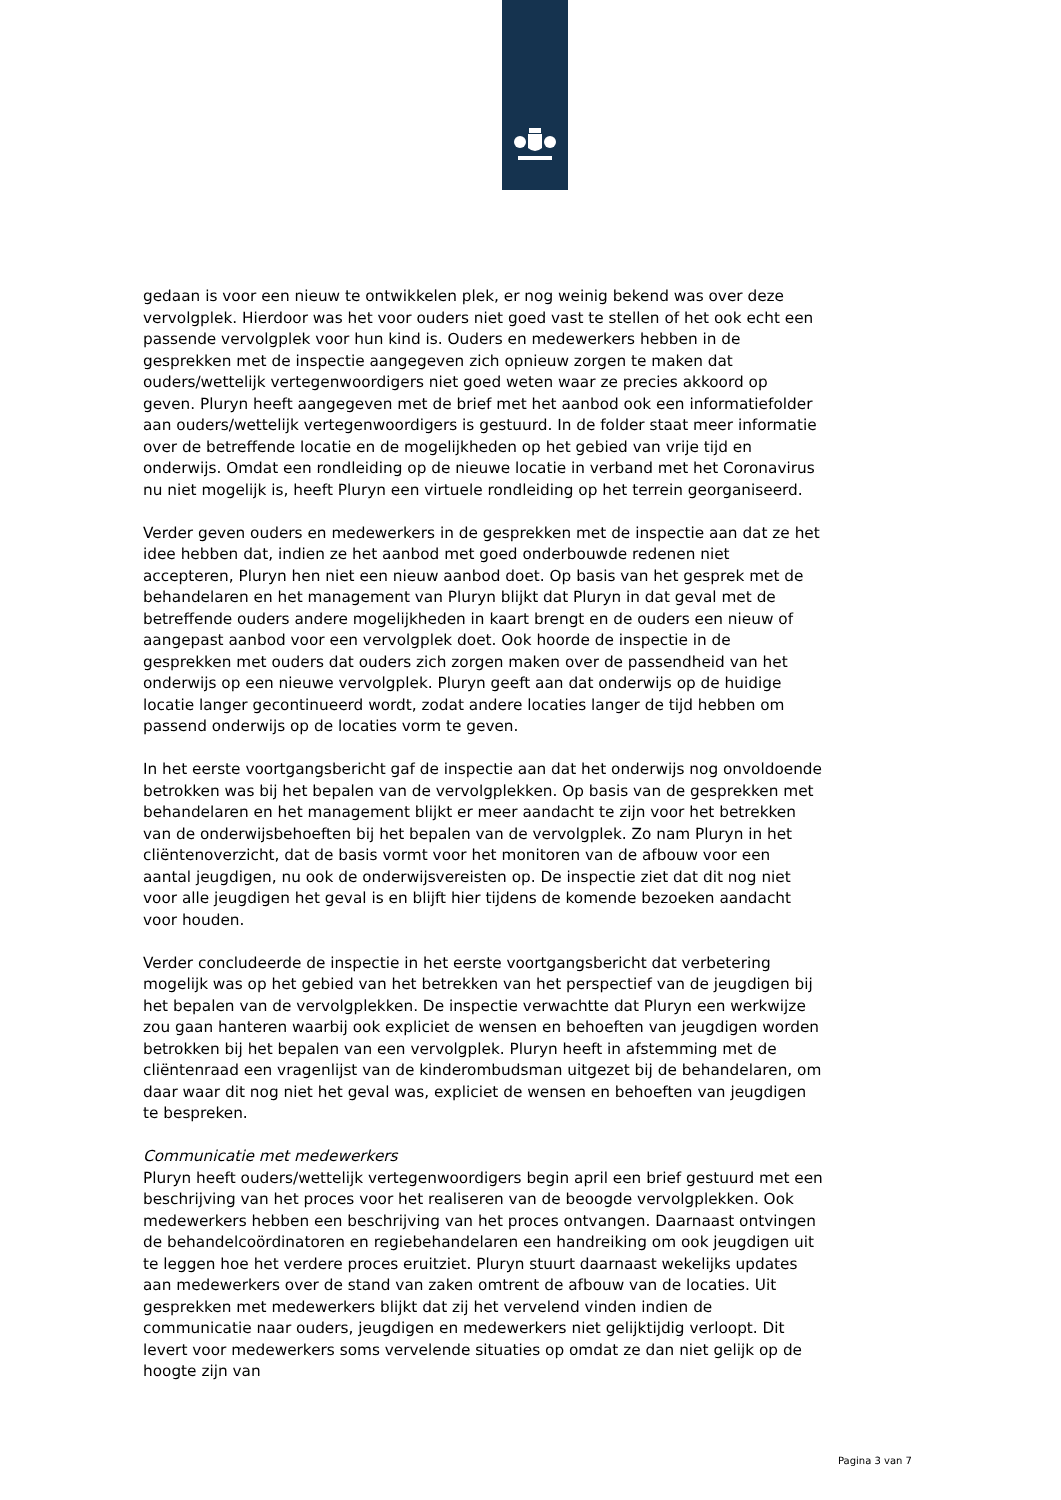gedaan is voor een nieuw te ontwikkelen plek, er nog weinig bekend was over deze vervolgplek. Hierdoor was het voor ouders niet goed vast te stellen of het ook echt een passende vervolgplek voor hun kind is. Ouders en medewerkers hebben in de gesprekken met de inspectie aangegeven zich opnieuw zorgen te maken dat ouders/wettelijk vertegenwoordigers niet goed weten waar ze precies akkoord op geven. Pluryn heeft aangegeven met de brief met het aanbod ook een informatiefolder aan ouders/wettelijk vertegenwoordigers is gestuurd. In de folder staat meer informatie over de betreffende locatie en de mogelijkheden op het gebied van vrije tijd en onderwijs. Omdat een rondleiding op de nieuwe locatie in verband met het Coronavirus nu niet mogelijk is, heeft Pluryn een virtuele rondleiding op het terrein georganiseerd.
Verder geven ouders en medewerkers in de gesprekken met de inspectie aan dat ze het idee hebben dat, indien ze het aanbod met goed onderbouwde redenen niet accepteren, Pluryn hen niet een nieuw aanbod doet. Op basis van het gesprek met de behandelaren en het management van Pluryn blijkt dat Pluryn in dat geval met de betreffende ouders andere mogelijkheden in kaart brengt en de ouders een nieuw of aangepast aanbod voor een vervolgplek doet. Ook hoorde de inspectie in de gesprekken met ouders dat ouders zich zorgen maken over de passendheid van het onderwijs op een nieuwe vervolgplek. Pluryn geeft aan dat onderwijs op de huidige locatie langer gecontinueerd wordt, zodat andere locaties langer de tijd hebben om passend onderwijs op de locaties vorm te geven.
In het eerste voortgangsbericht gaf de inspectie aan dat het onderwijs nog onvoldoende betrokken was bij het bepalen van de vervolgplekken. Op basis van de gesprekken met behandelaren en het management blijkt er meer aandacht te zijn voor het betrekken van de onderwijsbehoeften bij het bepalen van de vervolgplek. Zo nam Pluryn in het cliëntenoverzicht, dat de basis vormt voor het monitoren van de afbouw voor een aantal jeugdigen, nu ook de onderwijsvereisten op. De inspectie ziet dat dit nog niet voor alle jeugdigen het geval is en blijft hier tijdens de komende bezoeken aandacht voor houden.
Verder concludeerde de inspectie in het eerste voortgangsbericht dat verbetering mogelijk was op het gebied van het betrekken van het perspectief van de jeugdigen bij het bepalen van de vervolgplekken. De inspectie verwachtte dat Pluryn een werkwijze zou gaan hanteren waarbij ook expliciet de wensen en behoeften van jeugdigen worden betrokken bij het bepalen van een vervolgplek. Pluryn heeft in afstemming met de cliëntenraad een vragenlijst van de kinderombudsman uitgezet bij de behandelaren, om daar waar dit nog niet het geval was, expliciet de wensen en behoeften van jeugdigen te bespreken.
Communicatie met medewerkers
Pluryn heeft ouders/wettelijk vertegenwoordigers begin april een brief gestuurd met een beschrijving van het proces voor het realiseren van de beoogde vervolgplekken. Ook medewerkers hebben een beschrijving van het proces ontvangen. Daarnaast ontvingen de behandelcoördinatoren en regiebehandelaren een handreiking om ook jeugdigen uit te leggen hoe het verdere proces eruitziet. Pluryn stuurt daarnaast wekelijks updates aan medewerkers over de stand van zaken omtrent de afbouw van de locaties. Uit gesprekken met medewerkers blijkt dat zij het vervelend vinden indien de communicatie naar ouders, jeugdigen en medewerkers niet gelijktijdig verloopt. Dit levert voor medewerkers soms vervelende situaties op omdat ze dan niet gelijk op de hoogte zijn van
Pagina 3 van 7